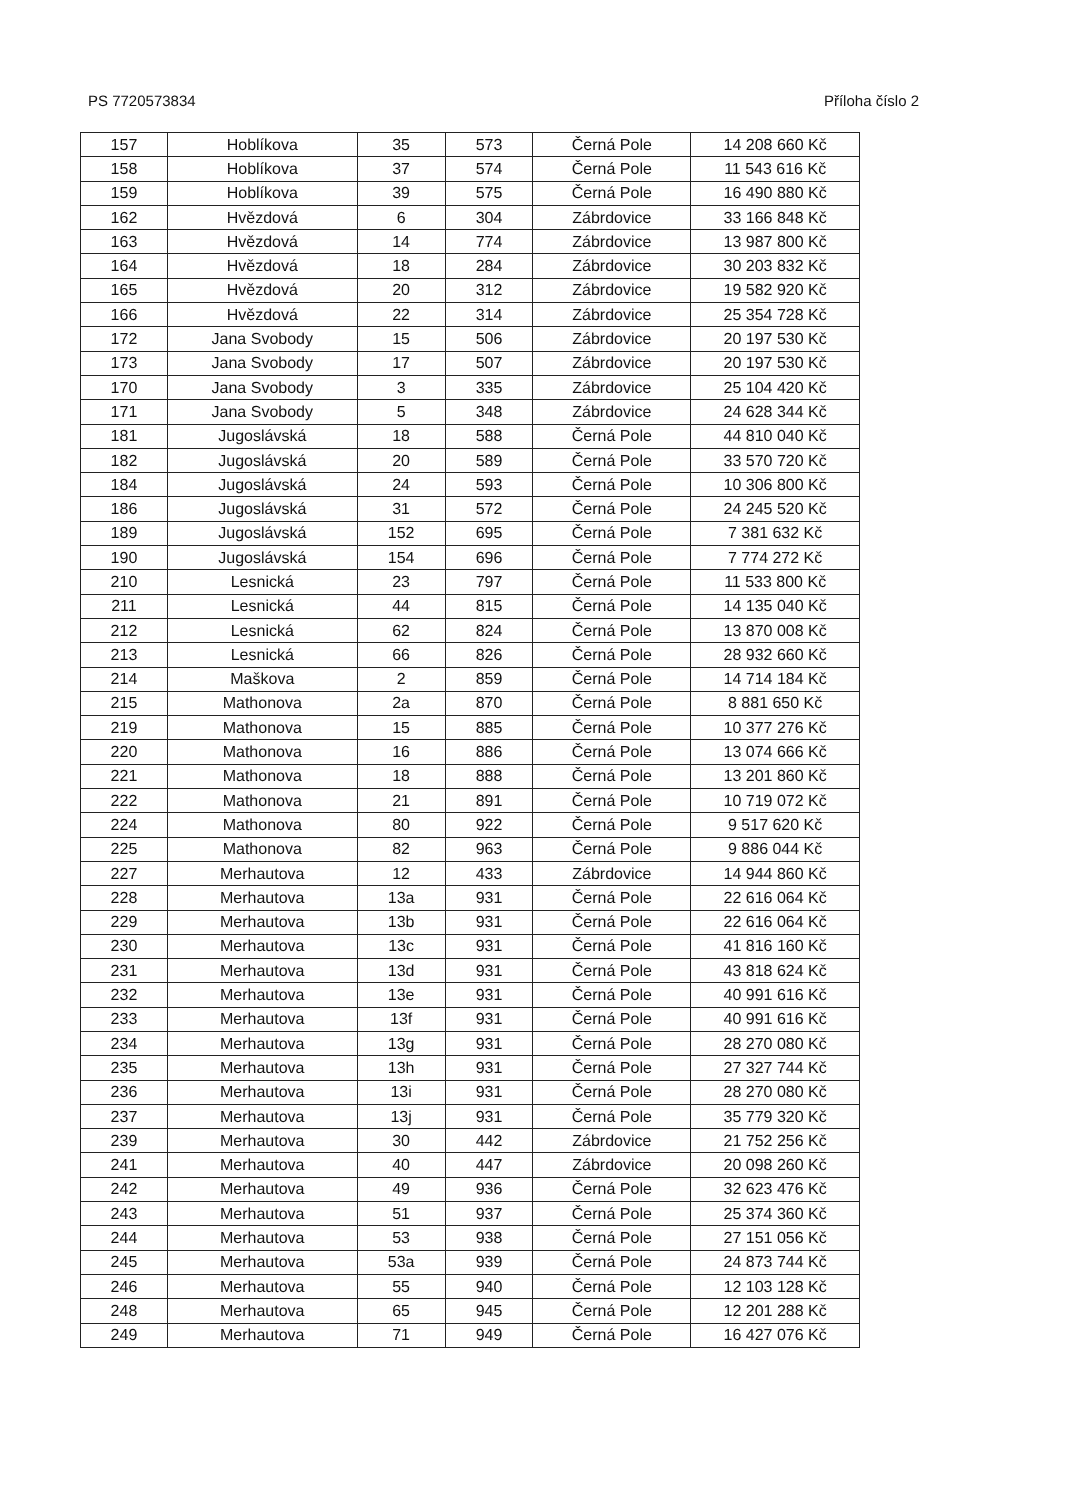PS 7720573834 Příloha číslo 2
| 157 | Hoblíkova | 35 | 573 | Černá Pole | 14 208 660 Kč |
| 158 | Hoblíkova | 37 | 574 | Černá Pole | 11 543 616 Kč |
| 159 | Hoblíkova | 39 | 575 | Černá Pole | 16 490 880 Kč |
| 162 | Hvězdová | 6 | 304 | Zábrdovice | 33 166 848 Kč |
| 163 | Hvězdová | 14 | 774 | Zábrdovice | 13 987 800 Kč |
| 164 | Hvězdová | 18 | 284 | Zábrdovice | 30 203 832 Kč |
| 165 | Hvězdová | 20 | 312 | Zábrdovice | 19 582 920 Kč |
| 166 | Hvězdová | 22 | 314 | Zábrdovice | 25 354 728 Kč |
| 172 | Jana Svobody | 15 | 506 | Zábrdovice | 20 197 530 Kč |
| 173 | Jana Svobody | 17 | 507 | Zábrdovice | 20 197 530 Kč |
| 170 | Jana Svobody | 3 | 335 | Zábrdovice | 25 104 420 Kč |
| 171 | Jana Svobody | 5 | 348 | Zábrdovice | 24 628 344 Kč |
| 181 | Jugoslávská | 18 | 588 | Černá Pole | 44 810 040 Kč |
| 182 | Jugoslávská | 20 | 589 | Černá Pole | 33 570 720 Kč |
| 184 | Jugoslávská | 24 | 593 | Černá Pole | 10 306 800 Kč |
| 186 | Jugoslávská | 31 | 572 | Černá Pole | 24 245 520 Kč |
| 189 | Jugoslávská | 152 | 695 | Černá Pole | 7 381 632 Kč |
| 190 | Jugoslávská | 154 | 696 | Černá Pole | 7 774 272 Kč |
| 210 | Lesnická | 23 | 797 | Černá Pole | 11 533 800 Kč |
| 211 | Lesnická | 44 | 815 | Černá Pole | 14 135 040 Kč |
| 212 | Lesnická | 62 | 824 | Černá Pole | 13 870 008 Kč |
| 213 | Lesnická | 66 | 826 | Černá Pole | 28 932 660 Kč |
| 214 | Maškova | 2 | 859 | Černá Pole | 14 714 184 Kč |
| 215 | Mathonova | 2a | 870 | Černá Pole | 8 881 650 Kč |
| 219 | Mathonova | 15 | 885 | Černá Pole | 10 377 276 Kč |
| 220 | Mathonova | 16 | 886 | Černá Pole | 13 074 666 Kč |
| 221 | Mathonova | 18 | 888 | Černá Pole | 13 201 860 Kč |
| 222 | Mathonova | 21 | 891 | Černá Pole | 10 719 072 Kč |
| 224 | Mathonova | 80 | 922 | Černá Pole | 9 517 620 Kč |
| 225 | Mathonova | 82 | 963 | Černá Pole | 9 886 044 Kč |
| 227 | Merhautova | 12 | 433 | Zábrdovice | 14 944 860 Kč |
| 228 | Merhautova | 13a | 931 | Černá Pole | 22 616 064 Kč |
| 229 | Merhautova | 13b | 931 | Černá Pole | 22 616 064 Kč |
| 230 | Merhautova | 13c | 931 | Černá Pole | 41 816 160 Kč |
| 231 | Merhautova | 13d | 931 | Černá Pole | 43 818 624 Kč |
| 232 | Merhautova | 13e | 931 | Černá Pole | 40 991 616 Kč |
| 233 | Merhautova | 13f | 931 | Černá Pole | 40 991 616 Kč |
| 234 | Merhautova | 13g | 931 | Černá Pole | 28 270 080 Kč |
| 235 | Merhautova | 13h | 931 | Černá Pole | 27 327 744 Kč |
| 236 | Merhautova | 13i | 931 | Černá Pole | 28 270 080 Kč |
| 237 | Merhautova | 13j | 931 | Černá Pole | 35 779 320 Kč |
| 239 | Merhautova | 30 | 442 | Zábrdovice | 21 752 256 Kč |
| 241 | Merhautova | 40 | 447 | Zábrdovice | 20 098 260 Kč |
| 242 | Merhautova | 49 | 936 | Černá Pole | 32 623 476 Kč |
| 243 | Merhautova | 51 | 937 | Černá Pole | 25 374 360 Kč |
| 244 | Merhautova | 53 | 938 | Černá Pole | 27 151 056 Kč |
| 245 | Merhautova | 53a | 939 | Černá Pole | 24 873 744 Kč |
| 246 | Merhautova | 55 | 940 | Černá Pole | 12 103 128 Kč |
| 248 | Merhautova | 65 | 945 | Černá Pole | 12 201 288 Kč |
| 249 | Merhautova | 71 | 949 | Černá Pole | 16 427 076 Kč |